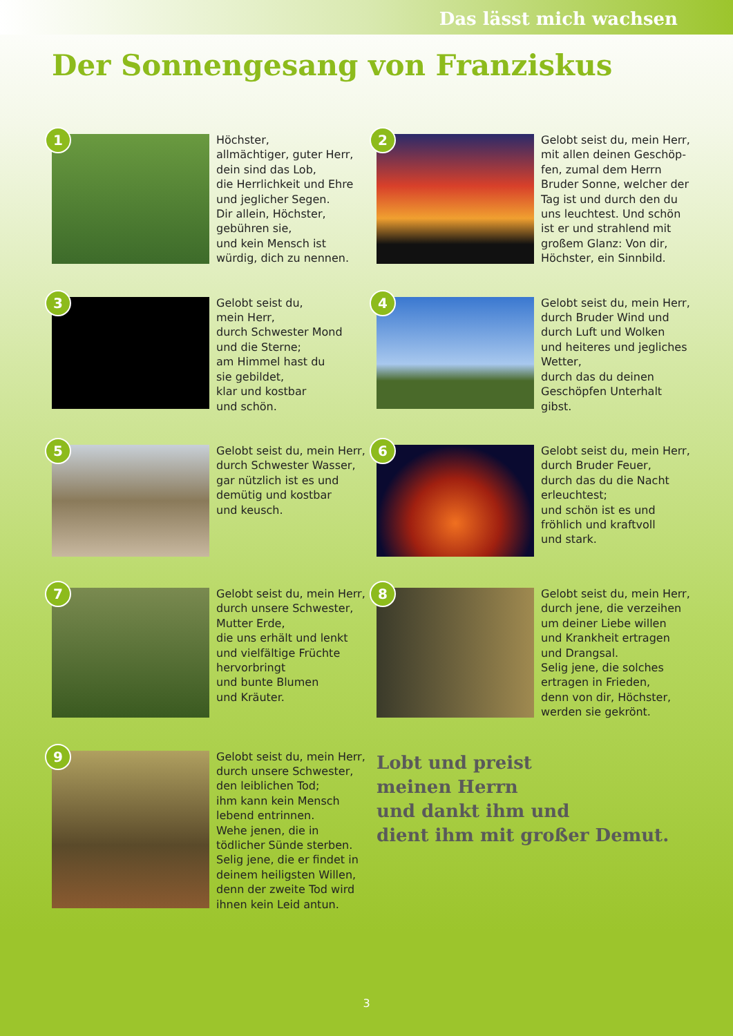Das lässt mich wachsen
Der Sonnengesang von Franziskus
1
Höchster,
allmächtiger, guter Herr,
dein sind das Lob,
die Herrlichkeit und Ehre
und jeglicher Segen.
Dir allein, Höchster,
gebühren sie,
und kein Mensch ist
würdig, dich zu nennen.
2
Gelobt seist du, mein Herr,
mit allen deinen Geschöp-
fen, zumal dem Herrn
Bruder Sonne, welcher der
Tag ist und durch den du
uns leuchtest. Und schön
ist er und strahlend mit
großem Glanz: Von dir,
Höchster, ein Sinnbild.
3
Gelobt seist du,
mein Herr,
durch Schwester Mond
und die Sterne;
am Himmel hast du
sie gebildet,
klar und kostbar
und schön.
4
Gelobt seist du, mein Herr,
durch Bruder Wind und
durch Luft und Wolken
und heiteres und jegliches
Wetter,
durch das du deinen
Geschöpfen Unterhalt
gibst.
5
Gelobt seist du, mein Herr,
durch Schwester Wasser,
gar nützlich ist es und
demütig und kostbar
und keusch.
6
Gelobt seist du, mein Herr,
durch Bruder Feuer,
durch das du die Nacht
erleuchtest;
und schön ist es und
fröhlich und kraftvoll
und stark.
7
Gelobt seist du, mein Herr,
durch unsere Schwester,
Mutter Erde,
die uns erhält und lenkt
und vielfältige Früchte
hervorbringt
und bunte Blumen
und Kräuter.
8
Gelobt seist du, mein Herr,
durch jene, die verzeihen
um deiner Liebe willen
und Krankheit ertragen
und Drangsal.
Selig jene, die solches
ertragen in Frieden,
denn von dir, Höchster,
werden sie gekrönt.
9
Gelobt seist du, mein Herr,
durch unsere Schwester,
den leiblichen Tod;
ihm kann kein Mensch
lebend entrinnen.
Wehe jenen, die in
tödlicher Sünde sterben.
Selig jene, die er findet in
deinem heiligsten Willen,
denn der zweite Tod wird
ihnen kein Leid antun.
Lobt und preist
meinen Herrn
und dankt ihm und
dient ihm mit großer Demut.
3